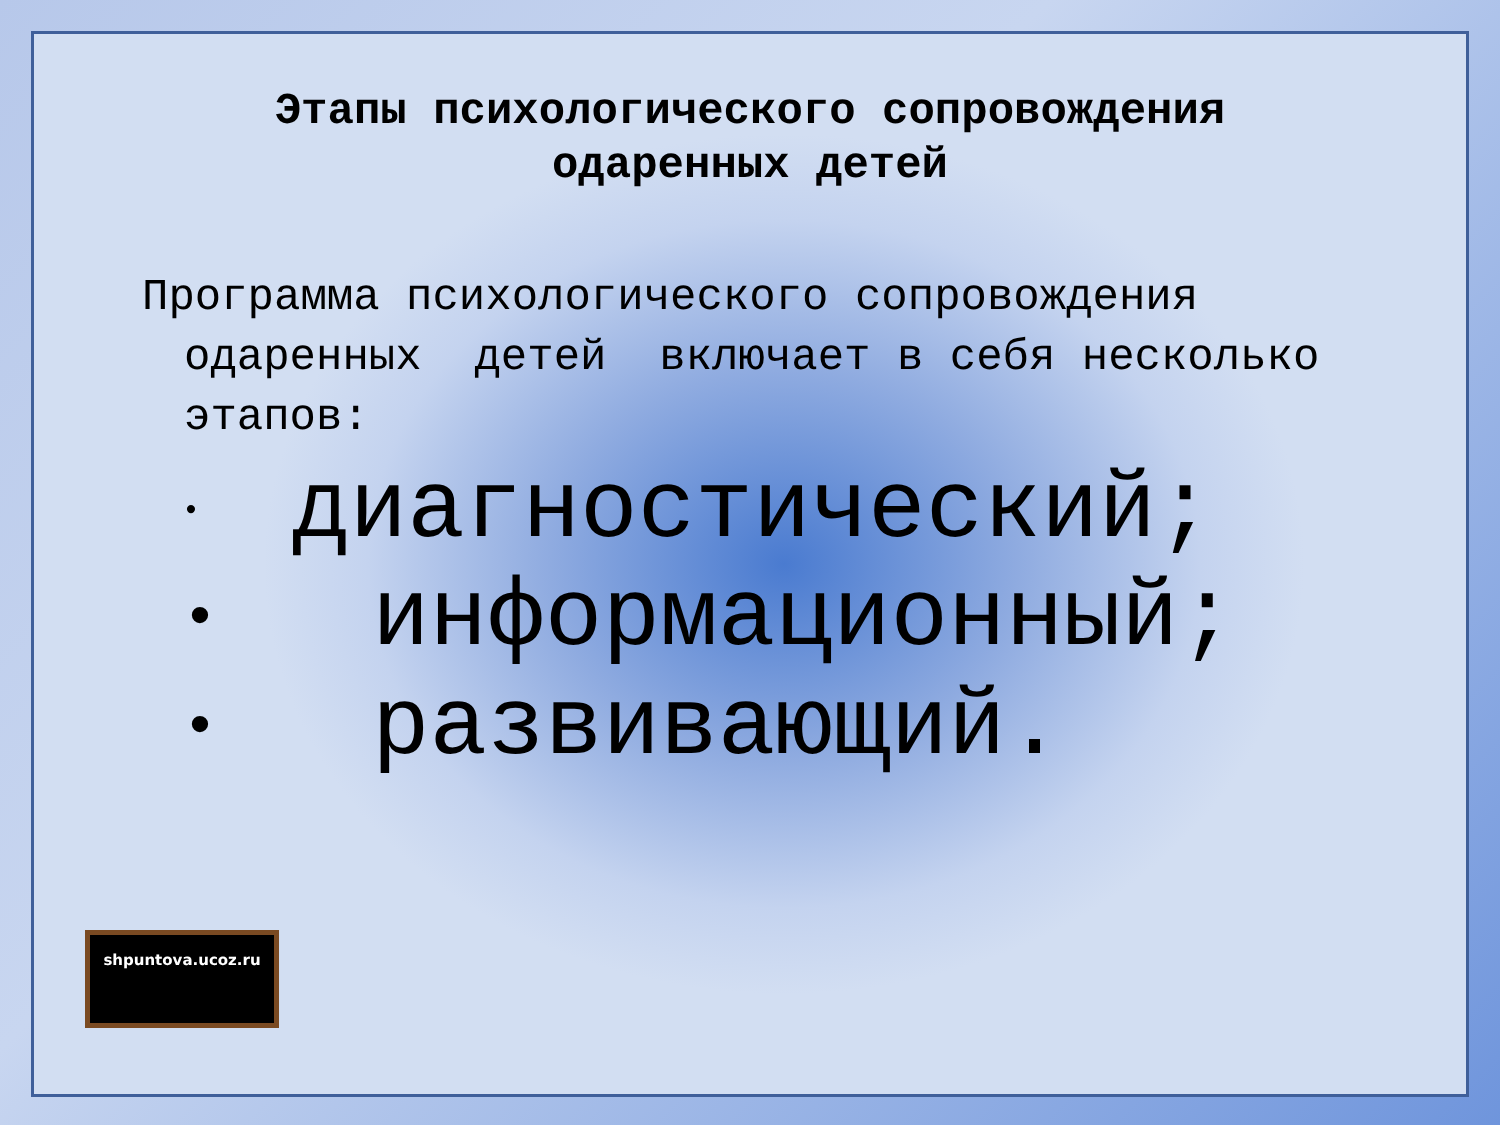Этапы психологического сопровождения
одаренных детей
Программа психологического сопровождения одаренных детей включает в себя несколько этапов:
• диагностический;
• информационный;
• развивающий.
shpuntova.ucoz.ru